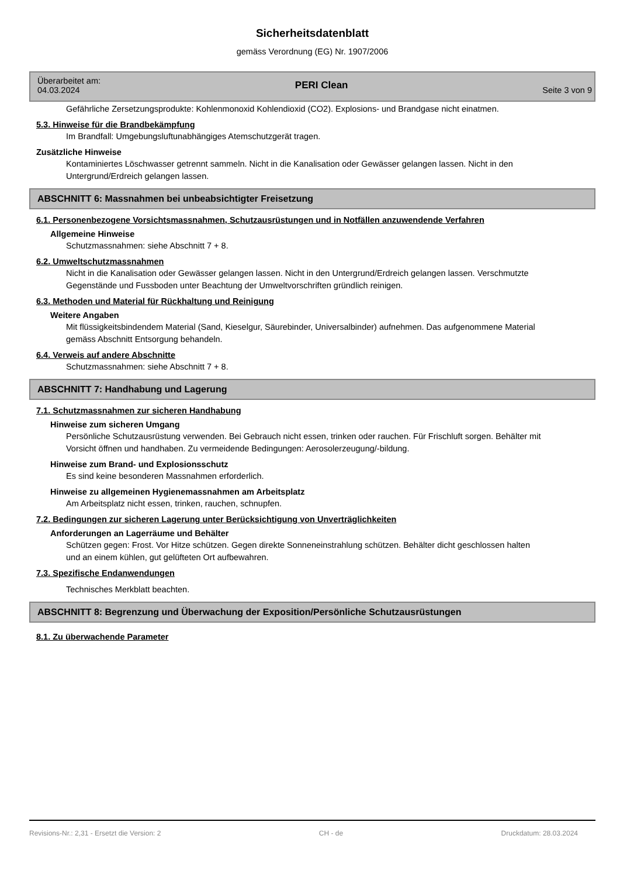Sicherheitsdatenblatt
gemäss Verordnung (EG) Nr. 1907/2006
Überarbeitet am:
04.03.2024
PERI Clean
Seite 3 von 9
Gefährliche Zersetzungsprodukte: Kohlenmonoxid Kohlendioxid (CO2). Explosions- und Brandgase nicht einatmen.
5.3. Hinweise für die Brandbekämpfung
Im Brandfall: Umgebungsluftunabhängiges Atemschutzgerät tragen.
Zusätzliche Hinweise
Kontaminiertes Löschwasser getrennt sammeln. Nicht in die Kanalisation oder Gewässer gelangen lassen. Nicht in den Untergrund/Erdreich gelangen lassen.
ABSCHNITT 6: Massnahmen bei unbeabsichtigter Freisetzung
6.1. Personenbezogene Vorsichtsmassnahmen, Schutzausrüstungen und in Notfällen anzuwendende Verfahren
Allgemeine Hinweise
Schutzmassnahmen: siehe Abschnitt 7 + 8.
6.2. Umweltschutzmassnahmen
Nicht in die Kanalisation oder Gewässer gelangen lassen. Nicht in den Untergrund/Erdreich gelangen lassen. Verschmutzte Gegenstände und Fussboden unter Beachtung der Umweltvorschriften gründlich reinigen.
6.3. Methoden und Material für Rückhaltung und Reinigung
Weitere Angaben
Mit flüssigkeitsbindendem Material (Sand, Kieselgur, Säurebinder, Universalbinder) aufnehmen. Das aufgenommene Material gemäss Abschnitt Entsorgung behandeln.
6.4. Verweis auf andere Abschnitte
Schutzmassnahmen: siehe Abschnitt 7 + 8.
ABSCHNITT 7: Handhabung und Lagerung
7.1. Schutzmassnahmen zur sicheren Handhabung
Hinweise zum sicheren Umgang
Persönliche Schutzausrüstung verwenden. Bei Gebrauch nicht essen, trinken oder rauchen. Für Frischluft sorgen. Behälter mit Vorsicht öffnen und handhaben. Zu vermeidende Bedingungen: Aerosolerzeugung/-bildung.
Hinweise zum Brand- und Explosionsschutz
Es sind keine besonderen Massnahmen erforderlich.
Hinweise zu allgemeinen Hygienemassnahmen am Arbeitsplatz
Am Arbeitsplatz nicht essen, trinken, rauchen, schnupfen.
7.2. Bedingungen zur sicheren Lagerung unter Berücksichtigung von Unverträglichkeiten
Anforderungen an Lagerräume und Behälter
Schützen gegen: Frost. Vor Hitze schützen. Gegen direkte Sonneneinstrahlung schützen. Behälter dicht geschlossen halten und an einem kühlen, gut gelüfteten Ort aufbewahren.
7.3. Spezifische Endanwendungen
Technisches Merkblatt beachten.
ABSCHNITT 8: Begrenzung und Überwachung der Exposition/Persönliche Schutzausrüstungen
8.1. Zu überwachende Parameter
Revisions-Nr.: 2,31 - Ersetzt die Version: 2 CH - de Druckdatum: 28.03.2024